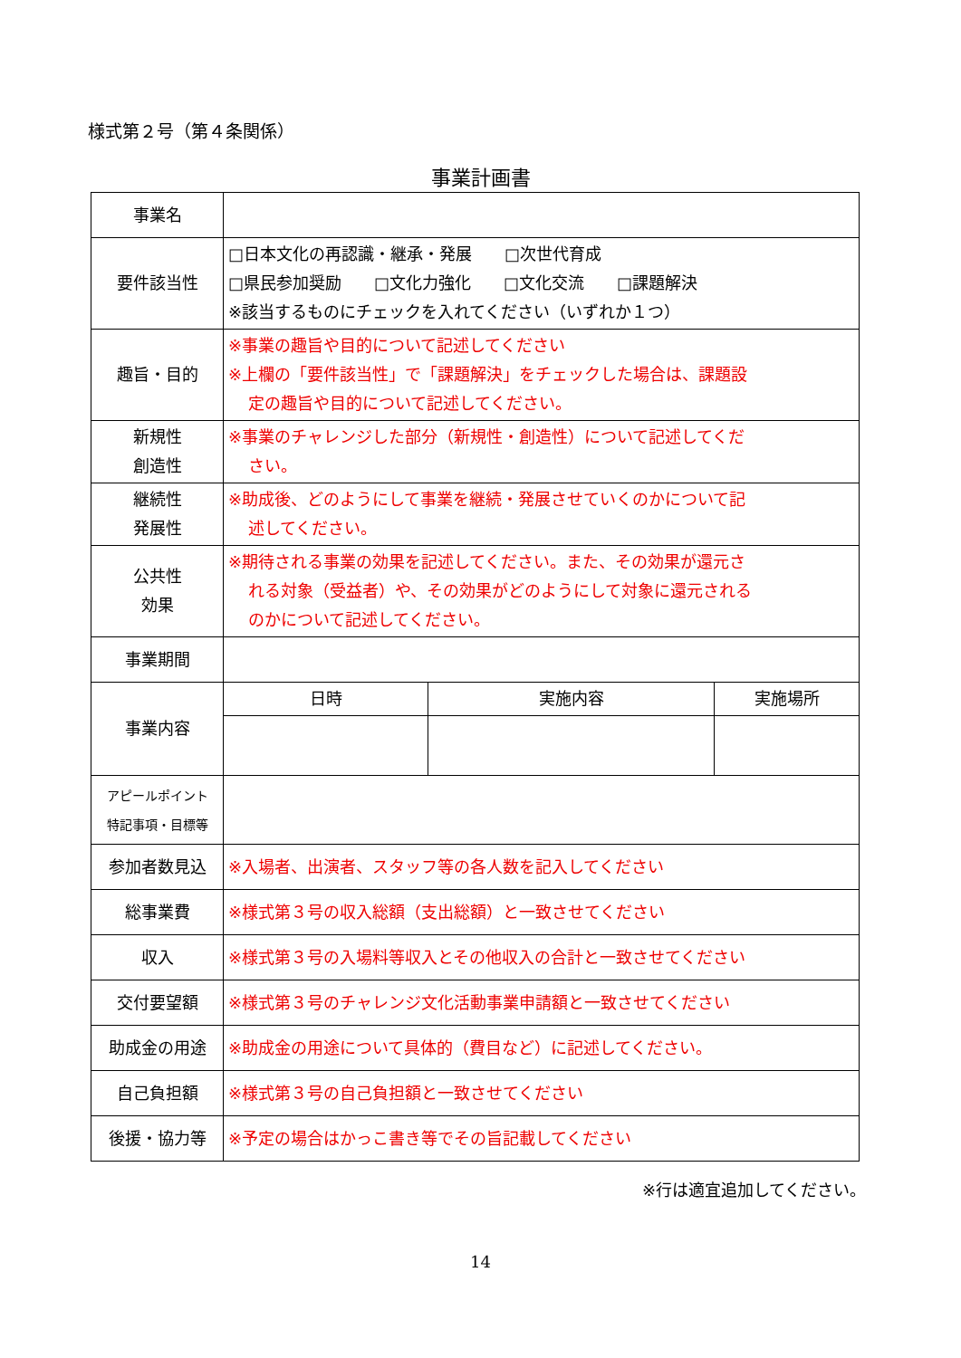様式第２号（第４条関係）
事業計画書
| 事業名 | | | |
| 要件該当性 | □日本文化の再認識・継承・発展 □次世代育成 □県民参加奨励 □文化力強化 □文化交流 □課題解決 ※該当するものにチェックを入れてください（いずれか１つ） | | |
| 趣旨・目的 | ※事業の趣旨や目的について記述してください ※上欄の「要件該当性」で「課題解決」をチェックした場合は、課題設 定の趣旨や目的について記述してください。 | | |
| 新規性 創造性 | ※事業のチャレンジした部分（新規性・創造性）について記述してくだ さい。 | | |
| 継続性 発展性 | ※助成後、どのようにして事業を継続・発展させていくのかについて記 述してください。 | | |
| 公共性 効果 | ※期待される事業の効果を記述してください。また、その効果が還元さ れる対象（受益者）や、その効果がどのようにして対象に還元される のかについて記述してください。 | | |
| 事業期間 | | | |
| 事業内容 | 日時 | 実施内容 | 実施場所 |
| アピールポイント 特記事項・目標等 | | | |
| 参加者数見込 | ※入場者、出演者、スタッフ等の各人数を記入してください | | |
| 総事業費 | ※様式第３号の収入総額（支出総額）と一致させてください | | |
| 収入 | ※様式第３号の入場料等収入とその他収入の合計と一致させてください | | |
| 交付要望額 | ※様式第３号のチャレンジ文化活動事業申請額と一致させてください | | |
| 助成金の用途 | ※助成金の用途について具体的（費目など）に記述してください。 | | |
| 自己負担額 | ※様式第３号の自己負担額と一致させてください | | |
| 後援・協力等 | ※予定の場合はかっこ書き等でその旨記載してください | | |
※行は適宜追加してください。
14